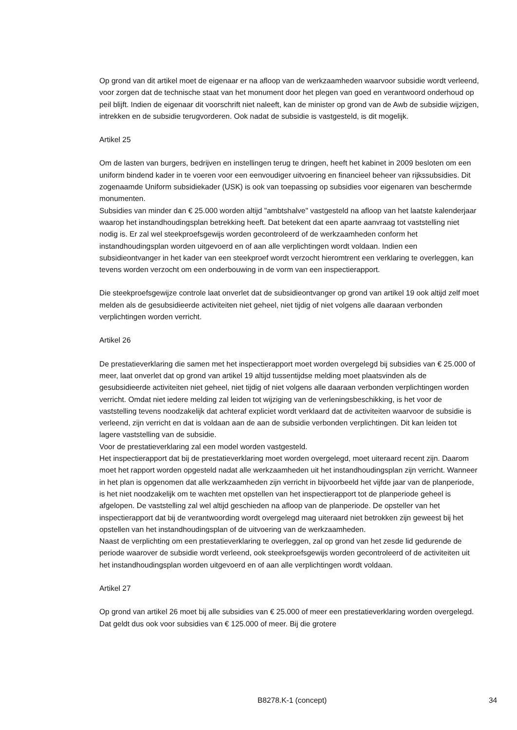Op grond van dit artikel moet de eigenaar er na afloop van de werkzaamheden waarvoor subsidie wordt verleend, voor zorgen dat de technische staat van het monument door het plegen van goed en verantwoord onderhoud op peil blijft. Indien de eigenaar dit voorschrift niet naleeft, kan de minister op grond van de Awb de subsidie wijzigen, intrekken en de subsidie terugvorderen. Ook nadat de subsidie is vastgesteld, is dit mogelijk.
Artikel 25
Om de lasten van burgers, bedrijven en instellingen terug te dringen, heeft het kabinet in 2009 besloten om een uniform bindend kader in te voeren voor een eenvoudiger uitvoering en financieel beheer van rijkssubsidies. Dit zogenaamde Uniform subsidiekader (USK) is ook van toepassing op subsidies voor eigenaren van beschermde monumenten.
Subsidies van minder dan € 25.000 worden altijd "ambtshalve" vastgesteld na afloop van het laatste kalenderjaar waarop het instandhoudingsplan betrekking heeft. Dat betekent dat een aparte aanvraag tot vaststelling niet nodig is. Er zal wel steekproefsgewijs worden gecontroleerd of de werkzaamheden conform het instandhoudingsplan worden uitgevoerd en of aan alle verplichtingen wordt voldaan. Indien een subsidieontvanger in het kader van een steekproef wordt verzocht hieromtrent een verklaring te overleggen, kan tevens worden verzocht om een onderbouwing in de vorm van een inspectierapport.
Die steekproefsgewijze controle laat onverlet dat de subsidieontvanger op grond van artikel 19 ook altijd zelf moet melden als de gesubsidieerde activiteiten niet geheel, niet tijdig of niet volgens alle daaraan verbonden verplichtingen worden verricht.
Artikel 26
De prestatieverklaring die samen met het inspectierapport moet worden overgelegd bij subsidies van € 25.000 of meer, laat onverlet dat op grond van artikel 19 altijd tussentijdse melding moet plaatsvinden als de gesubsidieerde activiteiten niet geheel, niet tijdig of niet volgens alle daaraan verbonden verplichtingen worden verricht. Omdat niet iedere melding zal leiden tot wijziging van de verleningsbeschikking, is het voor de vaststelling tevens noodzakelijk dat achteraf expliciet wordt verklaard dat de activiteiten waarvoor de subsidie is verleend, zijn verricht en dat is voldaan aan de aan de subsidie verbonden verplichtingen. Dit kan leiden tot lagere vaststelling van de subsidie.
Voor de prestatieverklaring zal een model worden vastgesteld.
Het inspectierapport dat bij de prestatieverklaring moet worden overgelegd, moet uiteraard recent zijn. Daarom moet het rapport worden opgesteld nadat alle werkzaamheden uit het instandhoudingsplan zijn verricht. Wanneer in het plan is opgenomen dat alle werkzaamheden zijn verricht in bijvoorbeeld het vijfde jaar van de planperiode, is het niet noodzakelijk om te wachten met opstellen van het inspectierapport tot de planperiode geheel is afgelopen. De vaststelling zal wel altijd geschieden na afloop van de planperiode. De opsteller van het inspectierapport dat bij de verantwoording wordt overgelegd mag uiteraard niet betrokken zijn geweest bij het opstellen van het instandhoudingsplan of de uitvoering van de werkzaamheden.
Naast de verplichting om een prestatieverklaring te overleggen, zal op grond van het zesde lid gedurende de periode waarover de subsidie wordt verleend, ook steekproefsgewijs worden gecontroleerd of de activiteiten uit het instandhoudingsplan worden uitgevoerd en of aan alle verplichtingen wordt voldaan.
Artikel 27
Op grond van artikel 26 moet bij alle subsidies van € 25.000 of meer een prestatieverklaring worden overgelegd. Dat geldt dus ook voor subsidies van € 125.000 of meer. Bij die grotere
B8278.K-1 (concept) 34